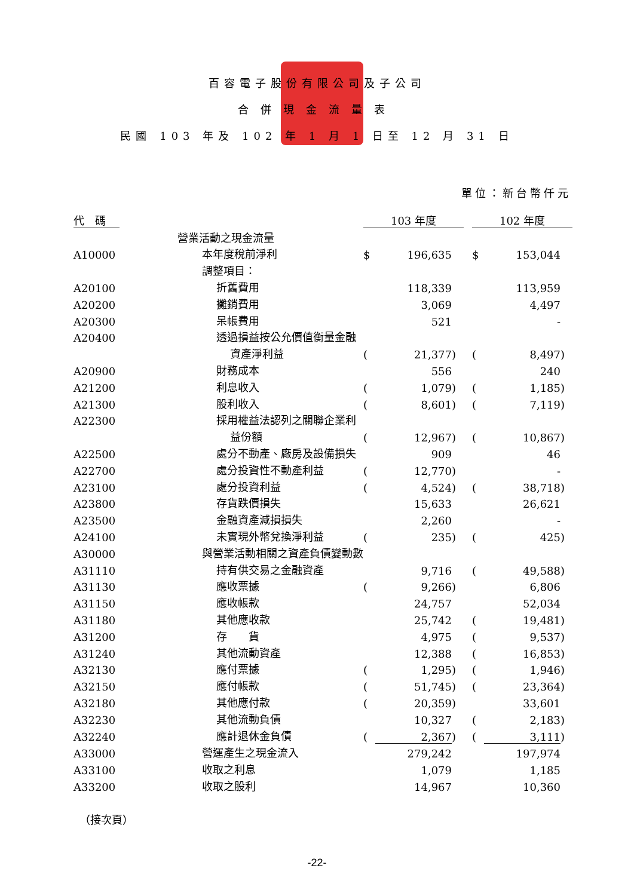百容電子股份有限公司及子公司
合併現金流量表
民國 103 年及 102 年 1 月 1 日至 12 月 31 日
單位：新台幣仟元
| 代 碼 | | 103 年度 | | | | 102 年度 | | |
| | 營業活動之現金流量 | | | | | | | |
| A10000 | 本年度稅前淨利 | $ | 196,635 | | | $ | 153,044 | |
| | 調整項目： | | | | | | | |
| A20100 | 折舊費用 | | 118,339 | | | | 113,959 | |
| A20200 | 攤銷費用 | | 3,069 | | | | 4,497 | |
| A20300 | 呆帳費用 | | 521 | | | | - | |
| A20400 | 透過損益按公允價值衡量金融 | | | | | | | |
| | 資產淨利益 | ( | 21,377 | ) | | ( | 8,497 | ) |
| A20900 | 財務成本 | | 556 | | | | 240 | |
| A21200 | 利息收入 | ( | 1,079 | ) | | ( | 1,185 | ) |
| A21300 | 股利收入 | ( | 8,601 | ) | | ( | 7,119 | ) |
| A22300 | 採用權益法認列之關聯企業利 | | | | | | | |
| | 益份額 | ( | 12,967 | ) | | ( | 10,867 | ) |
| A22500 | 處分不動產、廠房及設備損失 | | 909 | | | | 46 | |
| A22700 | 處分投資性不動產利益 | ( | 12,770 | ) | | | - | |
| A23100 | 處分投資利益 | ( | 4,524 | ) | | ( | 38,718 | ) |
| A23800 | 存貨跌價損失 | | 15,633 | | | | 26,621 | |
| A23500 | 金融資產減損損失 | | 2,260 | | | | - | |
| A24100 | 未實現外幣兌換淨利益 | ( | 235 | ) | | ( | 425 | ) |
| A30000 | 與營業活動相關之資產負債變動數 | | | | | | | |
| A31110 | 持有供交易之金融資產 | | 9,716 | | | ( | 49,588 | ) |
| A31130 | 應收票據 | ( | 9,266 | ) | | | 6,806 | |
| A31150 | 應收帳款 | | 24,757 | | | | 52,034 | |
| A31180 | 其他應收款 | | 25,742 | | | ( | 19,481 | ) |
| A31200 | 存 貨 | | 4,975 | | | ( | 9,537 | ) |
| A31240 | 其他流動資產 | | 12,388 | | | ( | 16,853 | ) |
| A32130 | 應付票據 | ( | 1,295 | ) | | ( | 1,946 | ) |
| A32150 | 應付帳款 | ( | 51,745 | ) | | ( | 23,364 | ) |
| A32180 | 其他應付款 | ( | 20,359 | ) | | | 33,601 | |
| A32230 | 其他流動負債 | | 10,327 | | | ( | 2,183 | ) |
| A32240 | 應計退休金負債 | ( | 2,367 | ) | | ( | 3,111 | ) |
| A33000 | 營運產生之現金流入 | | 279,242 | | | | 197,974 | |
| A33100 | 收取之利息 | | 1,079 | | | | 1,185 | |
| A33200 | 收取之股利 | | 14,967 | | | | 10,360 | |
（接次頁）
-22-